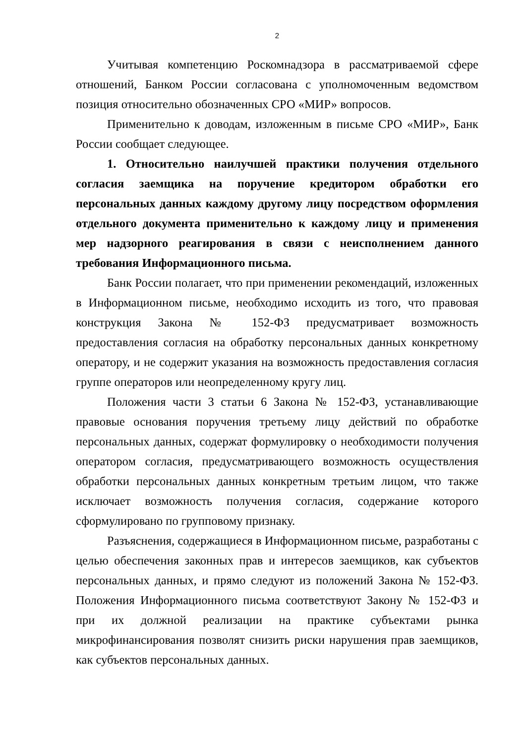2
Учитывая компетенцию Роскомнадзора в рассматриваемой сфере отношений, Банком России согласована с уполномоченным ведомством позиция относительно обозначенных СРО «МИР» вопросов.
Применительно к доводам, изложенным в письме СРО «МИР», Банк России сообщает следующее.
1. Относительно наилучшей практики получения отдельного согласия заемщика на поручение кредитором обработки его персональных данных каждому другому лицу посредством оформления отдельного документа применительно к каждому лицу и применения мер надзорного реагирования в связи с неисполнением данного требования Информационного письма.
Банк России полагает, что при применении рекомендаций, изложенных в Информационном письме, необходимо исходить из того, что правовая конструкция Закона № 152-ФЗ предусматривает возможность предоставления согласия на обработку персональных данных конкретному оператору, и не содержит указания на возможность предоставления согласия группе операторов или неопределенному кругу лиц.
Положения части 3 статьи 6 Закона № 152-ФЗ, устанавливающие правовые основания поручения третьему лицу действий по обработке персональных данных, содержат формулировку о необходимости получения оператором согласия, предусматривающего возможность осуществления обработки персональных данных конкретным третьим лицом, что также исключает возможность получения согласия, содержание которого сформулировано по групповому признаку.
Разъяснения, содержащиеся в Информационном письме, разработаны с целью обеспечения законных прав и интересов заемщиков, как субъектов персональных данных, и прямо следуют из положений Закона № 152-ФЗ. Положения Информационного письма соответствуют Закону № 152-ФЗ и при их должной реализации на практике субъектами рынка микрофинансирования позволят снизить риски нарушения прав заемщиков, как субъектов персональных данных.